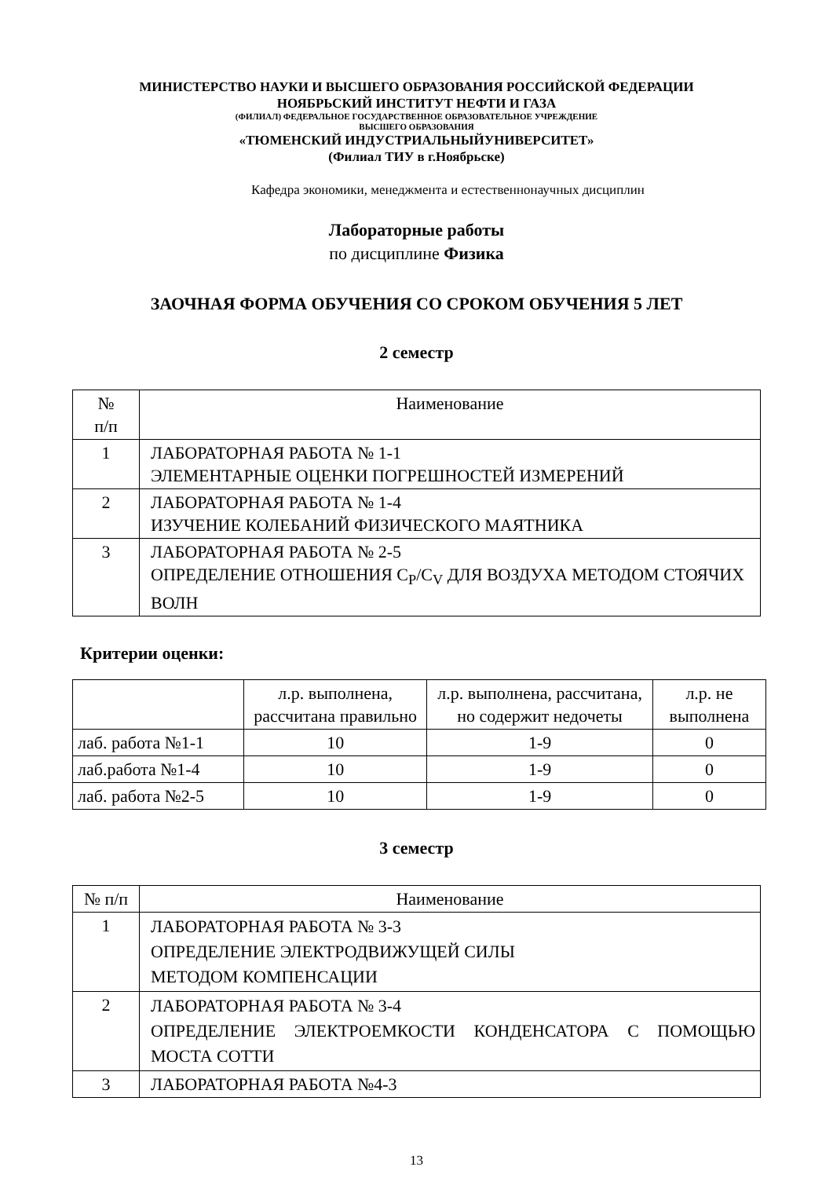МИНИСТЕРСТВО НАУКИ И ВЫСШЕГО ОБРАЗОВАНИЯ РОССИЙСКОЙ ФЕДЕРАЦИИ
НОЯБРЬСКИЙ ИНСТИТУТ НЕФТИ И ГАЗА
(ФИЛИАЛ) ФЕДЕРАЛЬНОЕ ГОСУДАРСТВЕННОЕ ОБРАЗОВАТЕЛЬНОЕ УЧРЕЖДЕНИЕ
ВЫСШЕГО ОБРАЗОВАНИЯ
«ТЮМЕНСКИЙ ИНДУСТРИАЛЬНЫЙУНИВЕРСИТЕТ»
(Филиал ТИУ в г.Ноябрьске)
Кафедра экономики, менеджмента и естественнонаучных дисциплин
Лабораторные работы
по дисциплине Физика
ЗАОЧНАЯ ФОРМА ОБУЧЕНИЯ СО СРОКОМ ОБУЧЕНИЯ 5 ЛЕТ
2 семестр
| № п/п | Наименование |
| --- | --- |
| 1 | ЛАБОРАТОРНАЯ РАБОТА № 1-1 ЭЛЕМЕНТАРНЫЕ ОЦЕНКИ ПОГРЕШНОСТЕЙ ИЗМЕРЕНИЙ |
| 2 | ЛАБОРАТОРНАЯ РАБОТА № 1-4 ИЗУЧЕНИЕ КОЛЕБАНИЙ ФИЗИЧЕСКОГО МАЯТНИКА |
| 3 | ЛАБОРАТОРНАЯ РАБОТА № 2-5 ОПРЕДЕЛЕНИЕ ОТНОШЕНИЯ C<sub>P</sub>/C<sub>V</sub> ДЛЯ ВОЗДУХА МЕТОДОМ СТОЯЧИХ ВОЛН |
Критерии оценки:
| | л.р. выполнена, рассчитана правильно | л.р. выполнена, рассчитана, но содержит недочеты | л.р. не выполнена |
| --- | --- | --- | --- |
| лаб. работа №1-1 | 10 | 1-9 | 0 |
| лаб.работа №1-4 | 10 | 1-9 | 0 |
| лаб. работа №2-5 | 10 | 1-9 | 0 |
3 семестр
| № п/п | Наименование |
| --- | --- |
| 1 | ЛАБОРАТОРНАЯ РАБОТА № 3-3 ОПРЕДЕЛЕНИЕ ЭЛЕКТРОДВИЖУЩЕЙ СИЛЫ МЕТОДОМ КОМПЕНСАЦИИ |
| 2 | ЛАБОРАТОРНАЯ РАБОТА № 3-4 ОПРЕДЕЛЕНИЕ ЭЛЕКТРОЕМКОСТИ КОНДЕНСАТОРА С ПОМОЩЬЮ МОСТА СОТТИ |
| 3 | ЛАБОРАТОРНАЯ РАБОТА №4-3 |
13